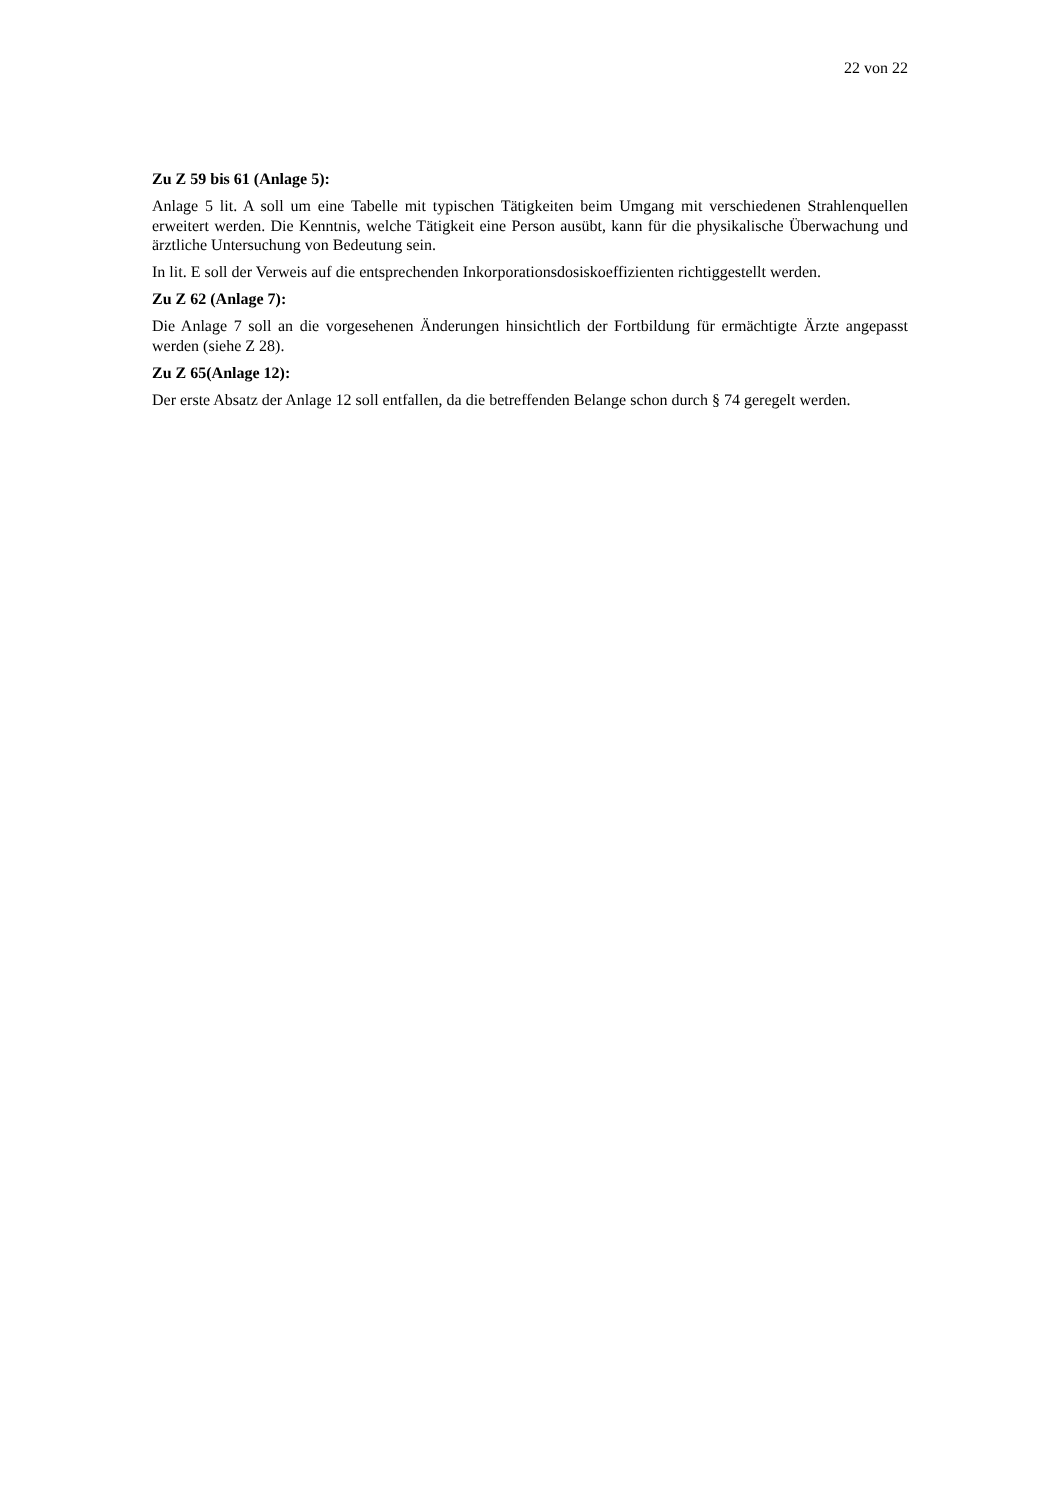22 von 22
Zu Z 59 bis 61 (Anlage 5):
Anlage 5 lit. A soll um eine Tabelle mit typischen Tätigkeiten beim Umgang mit verschiedenen Strahlenquellen erweitert werden. Die Kenntnis, welche Tätigkeit eine Person ausübt, kann für die physikalische Überwachung und ärztliche Untersuchung von Bedeutung sein.
In lit. E soll der Verweis auf die entsprechenden Inkorporationsdosiskoeffizienten richtiggestellt werden.
Zu Z 62 (Anlage 7):
Die Anlage 7 soll an die vorgesehenen Änderungen hinsichtlich der Fortbildung für ermächtigte Ärzte angepasst werden (siehe Z 28).
Zu Z 65(Anlage 12):
Der erste Absatz der Anlage 12 soll entfallen, da die betreffenden Belange schon durch § 74 geregelt werden.